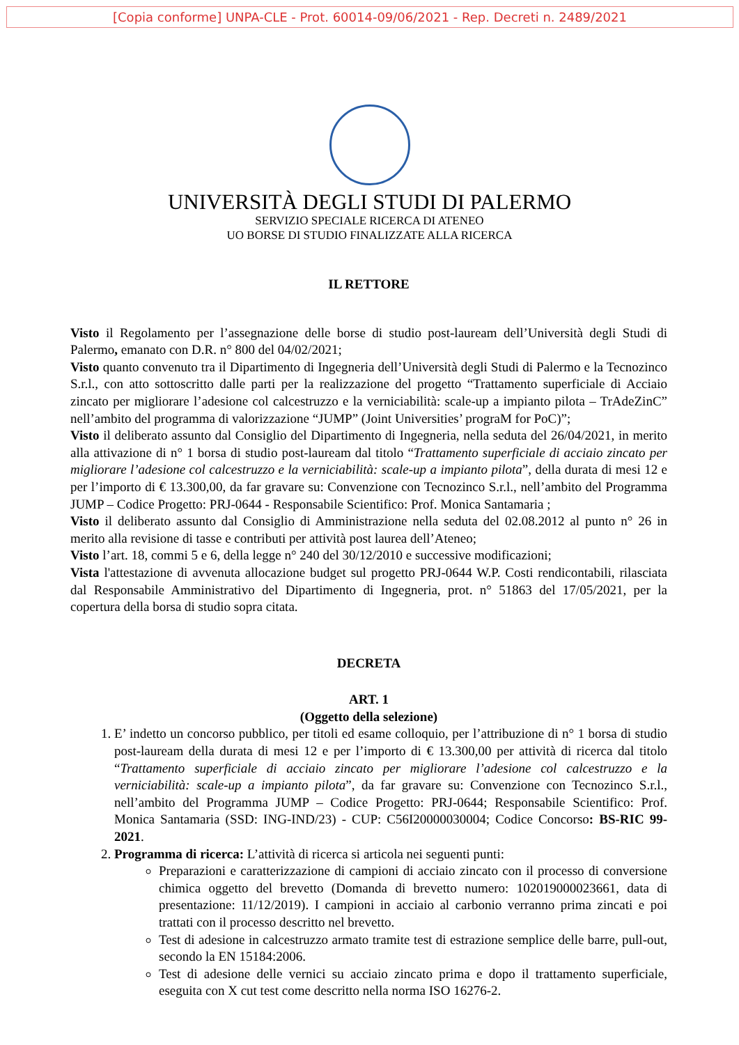[Copia conforme] UNPA-CLE - Prot. 60014-09/06/2021 - Rep. Decreti n. 2489/2021
UNIVERSITÀ DEGLI STUDI DI PALERMO
SERVIZIO SPECIALE RICERCA DI ATENEO
UO BORSE DI STUDIO FINALIZZATE ALLA RICERCA
IL RETTORE
Visto il Regolamento per l’assegnazione delle borse di studio post-lauream dell’Università degli Studi di Palermo, emanato con D.R. n° 800 del 04/02/2021;
Visto quanto convenuto tra il Dipartimento di Ingegneria dell’Università degli Studi di Palermo e la Tecnozinco S.r.l., con atto sottoscritto dalle parti per la realizzazione del progetto “Trattamento superficiale di Acciaio zincato per migliorare l’adesione col calcestruzzo e la verniciabilità: scale-up a impianto pilota – TrAdeZinC” nell’ambito del programma di valorizzazione “JUMP” (Joint Universities’ prograM for PoC)”;
Visto il deliberato assunto dal Consiglio del Dipartimento di Ingegneria, nella seduta del 26/04/2021, in merito alla attivazione di n° 1 borsa di studio post-lauream dal titolo “Trattamento superficiale di acciaio zincato per migliorare l’adesione col calcestruzzo e la verniciabilità: scale-up a impianto pilota”, della durata di mesi 12 e per l’importo di € 13.300,00, da far gravare su: Convenzione con Tecnozinco S.r.l., nell’ambito del Programma JUMP – Codice Progetto: PRJ-0644 - Responsabile Scientifico: Prof. Monica Santamaria ;
Visto il deliberato assunto dal Consiglio di Amministrazione nella seduta del 02.08.2012 al punto n° 26 in merito alla revisione di tasse e contributi per attività post laurea dell’Ateneo;
Visto l’art. 18, commi 5 e 6, della legge n° 240 del 30/12/2010 e successive modificazioni;
Vista l'attestazione di avvenuta allocazione budget sul progetto PRJ-0644 W.P. Costi rendicontabili, rilasciata dal Responsabile Amministrativo del Dipartimento di Ingegneria, prot. n° 51863 del 17/05/2021, per la copertura della borsa di studio sopra citata.
DECRETA
ART. 1
(Oggetto della selezione)
1. E’ indetto un concorso pubblico, per titoli ed esame colloquio, per l’attribuzione di n° 1 borsa di studio post-lauream della durata di mesi 12 e per l’importo di € 13.300,00 per attività di ricerca dal titolo “Trattamento superficiale di acciaio zincato per migliorare l’adesione col calcestruzzo e la verniciabilità: scale-up a impianto pilota”, da far gravare su: Convenzione con Tecnozinco S.r.l., nell’ambito del Programma JUMP – Codice Progetto: PRJ-0644; Responsabile Scientifico: Prof. Monica Santamaria (SSD: ING-IND/23) - CUP: C56I20000030004; Codice Concorso: BS-RIC 99-2021.
2. Programma di ricerca: L’attività di ricerca si articola nei seguenti punti:
Preparazioni e caratterizzazione di campioni di acciaio zincato con il processo di conversione chimica oggetto del brevetto (Domanda di brevetto numero: 102019000023661, data di presentazione: 11/12/2019). I campioni in acciaio al carbonio verranno prima zincati e poi trattati con il processo descritto nel brevetto.
Test di adesione in calcestruzzo armato tramite test di estrazione semplice delle barre, pull-out, secondo la EN 15184:2006.
Test di adesione delle vernici su acciaio zincato prima e dopo il trattamento superficiale, eseguita con X cut test come descritto nella norma ISO 16276-2.